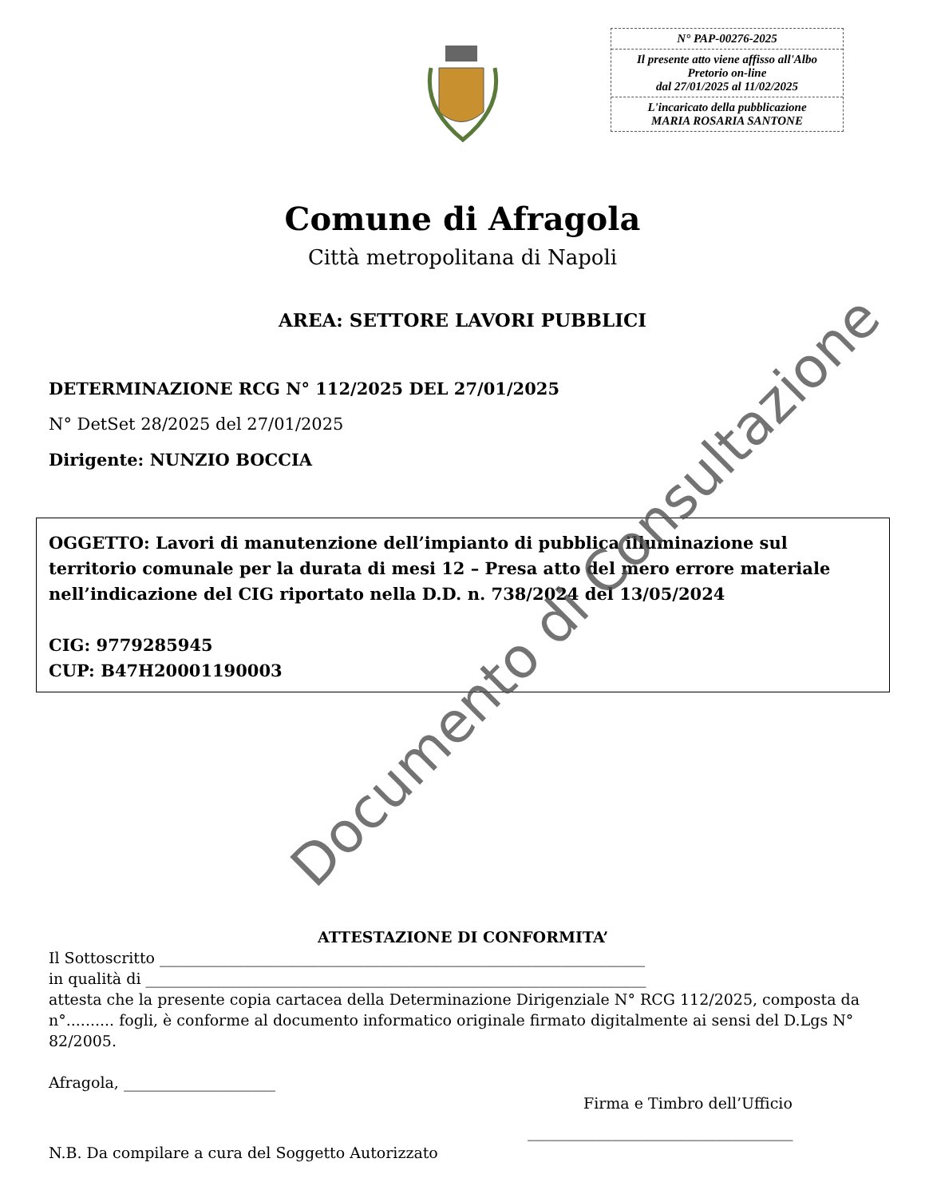N° PAP-00276-2025
Il presente atto viene affisso all'Albo Pretorio on-line
dal 27/01/2025 al 11/02/2025
L'incaricato della pubblicazione
MARIA ROSARIA SANTONE
Comune di Afragola
Città metropolitana di Napoli
AREA: SETTORE LAVORI PUBBLICI
DETERMINAZIONE RCG N° 112/2025 DEL 27/01/2025
N° DetSet 28/2025 del 27/01/2025
Dirigente: NUNZIO BOCCIA
OGGETTO: Lavori di manutenzione dell’impianto di pubblica illuminazione sul territorio comunale per la durata di mesi 12 – Presa atto del mero errore materiale nell’indicazione del CIG riportato nella D.D. n. 738/2024 del 13/05/2024
CIG: 9779285945
CUP: B47H20001190003
Documento di Consultazione
ATTESTAZIONE DI CONFORMITA’
Il Sottoscritto ________________________________________________________________
in qualità di __________________________________________________________________
attesta che la presente copia cartacea della Determinazione Dirigenziale N° RCG 112/2025, composta da n°.......... fogli, è conforme al documento informatico originale firmato digitalmente ai sensi del D.Lgs N° 82/2005.
Afragola, ____________________
Firma e Timbro dell’Ufficio
___________________________________
N.B. Da compilare a cura del Soggetto Autorizzato